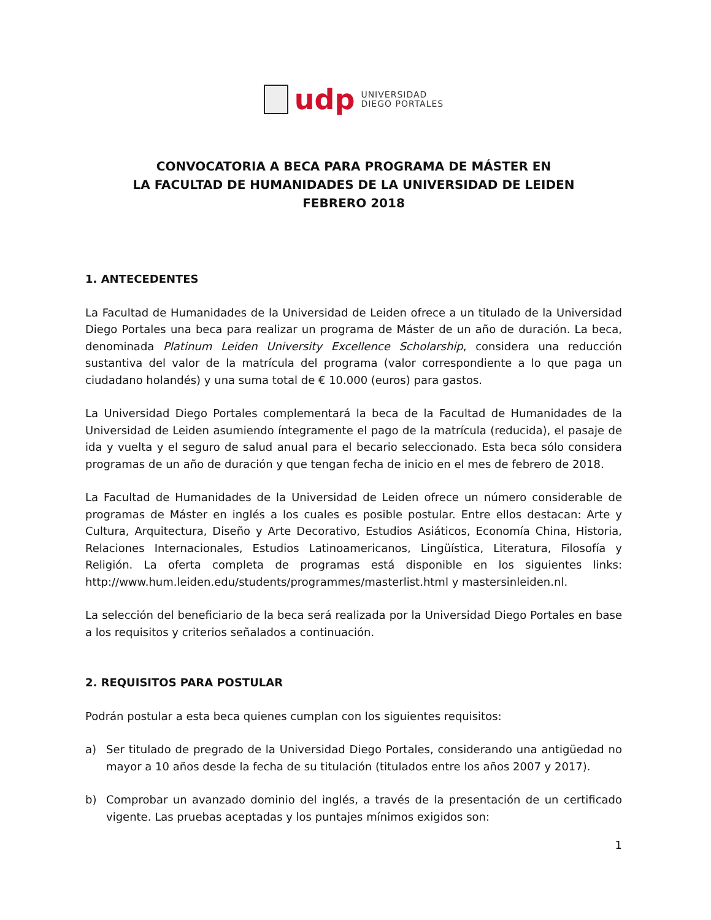udp
UNIVERSIDAD
DIEGO PORTALES
CONVOCATORIA A BECA PARA PROGRAMA DE MÁSTER EN
LA FACULTAD DE HUMANIDADES DE LA UNIVERSIDAD DE LEIDEN
FEBRERO 2018
1. ANTECEDENTES
La Facultad de Humanidades de la Universidad de Leiden ofrece a un titulado de la Universidad Diego Portales una beca para realizar un programa de Máster de un año de duración. La beca, denominada Platinum Leiden University Excellence Scholarship, considera una reducción sustantiva del valor de la matrícula del programa (valor correspondiente a lo que paga un ciudadano holandés) y una suma total de € 10.000 (euros) para gastos.
La Universidad Diego Portales complementará la beca de la Facultad de Humanidades de la Universidad de Leiden asumiendo íntegramente el pago de la matrícula (reducida), el pasaje de ida y vuelta y el seguro de salud anual para el becario seleccionado. Esta beca sólo considera programas de un año de duración y que tengan fecha de inicio en el mes de febrero de 2018.
La Facultad de Humanidades de la Universidad de Leiden ofrece un número considerable de programas de Máster en inglés a los cuales es posible postular. Entre ellos destacan: Arte y Cultura, Arquitectura, Diseño y Arte Decorativo, Estudios Asiáticos, Economía China, Historia, Relaciones Internacionales, Estudios Latinoamericanos, Lingüística, Literatura, Filosofía y Religión. La oferta completa de programas está disponible en los siguientes links: http://www.hum.leiden.edu/students/programmes/masterlist.html y mastersinleiden.nl.
La selección del beneficiario de la beca será realizada por la Universidad Diego Portales en base a los requisitos y criterios señalados a continuación.
2. REQUISITOS PARA POSTULAR
Podrán postular a esta beca quienes cumplan con los siguientes requisitos:
a) Ser titulado de pregrado de la Universidad Diego Portales, considerando una antigüedad no mayor a 10 años desde la fecha de su titulación (titulados entre los años 2007 y 2017).
b) Comprobar un avanzado dominio del inglés, a través de la presentación de un certificado vigente. Las pruebas aceptadas y los puntajes mínimos exigidos son:
1